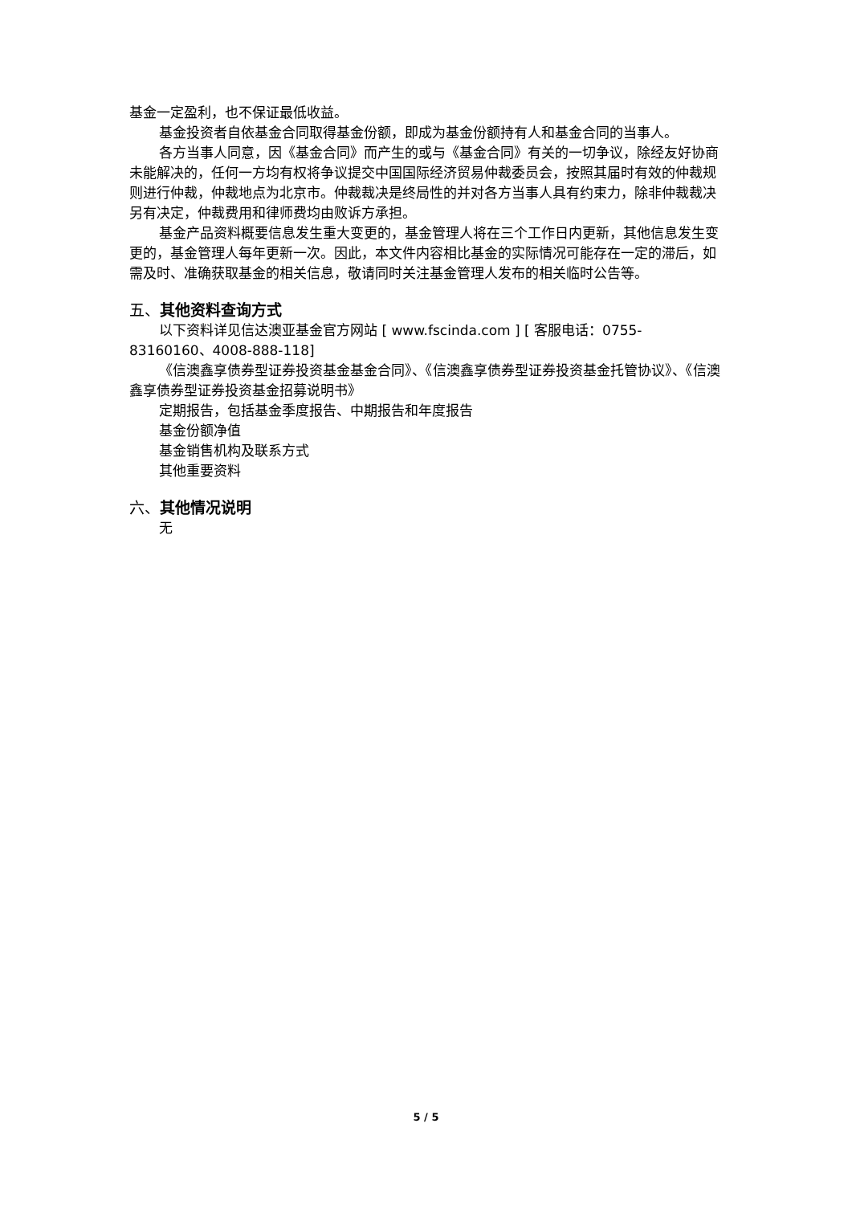基金一定盈利，也不保证最低收益。
基金投资者自依基金合同取得基金份额，即成为基金份额持有人和基金合同的当事人。
各方当事人同意，因《基金合同》而产生的或与《基金合同》有关的一切争议，除经友好协商未能解决的，任何一方均有权将争议提交中国国际经济贸易仲裁委员会，按照其届时有效的仲裁规则进行仲裁，仲裁地点为北京市。仲裁裁决是终局性的并对各方当事人具有约束力，除非仲裁裁决另有决定，仲裁费用和律师费均由败诉方承担。
基金产品资料概要信息发生重大变更的，基金管理人将在三个工作日内更新，其他信息发生变更的，基金管理人每年更新一次。因此，本文件内容相比基金的实际情况可能存在一定的滞后，如需及时、准确获取基金的相关信息，敬请同时关注基金管理人发布的相关临时公告等。
五、其他资料查询方式
以下资料详见信达澳亚基金官方网站 [ www.fscinda.com ] [ 客服电话：0755-83160160、4008-888-118]
《信澳鑫享债券型证券投资基金基金合同》、《信澳鑫享债券型证券投资基金托管协议》、《信澳鑫享债券型证券投资基金招募说明书》
定期报告，包括基金季度报告、中期报告和年度报告
基金份额净值
基金销售机构及联系方式
其他重要资料
六、其他情况说明
无
5 / 5